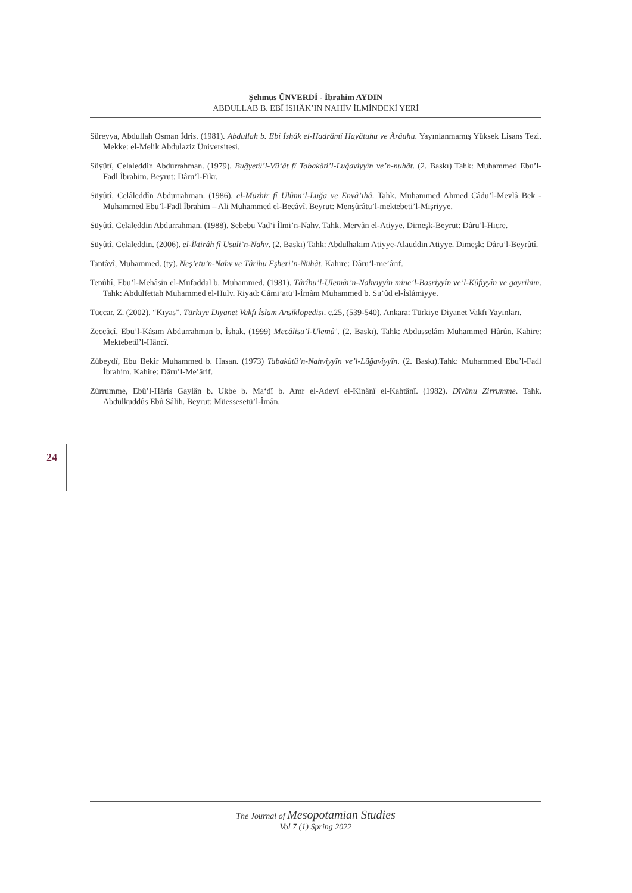Şehmus ÜNVERDİ - İbrahim AYDIN
ABDULLAB B. EBÎ İSHÂK’IN NAHİV İLMİNDEKİ YERİ
Süreyya, Abdullah Osman İdris. (1981). Abdullah b. Ebî İshâk el-Hadrâmî Hayâtuhu ve Ârâuhu. Yayınlanmamış Yüksek Lisans Tezi. Mekke: el-Melik Abdulaziz Üniversitesi.
Süyûtî, Celaleddin Abdurrahman. (1979). Buğyetü’l-Vü‘ât fî Tabakâti’l-Luğaviyyîn ve’n-nuhât. (2. Baskı) Tahk: Muhammed Ebu’l-Fadl İbrahim. Beyrut: Dâru’l-Fikr.
Süyûtî, Celâleddîn Abdurrahman. (1986). el-Müzhir fî Ulûmi’l-Luğa ve Envâ’ihâ. Tahk. Muhammed Ahmed Câdu’l-Mevlâ Bek - Muhammed Ebu’l-Fadl İbrahim – Ali Muhammed el-Becâvî. Beyrut: Menşûrâtu’l-mektebeti’l-Mışriyye.
Süyûtî, Celaleddin Abdurrahman. (1988). Sebebu Vad‘i İlmi’n-Nahv. Tahk. Mervân el-Atiyye. Dimeşk-Beyrut: Dâru’l-Hicre.
Süyûtî, Celaleddin. (2006). el-İktirâh fî Usuli’n-Nahv. (2. Baskı) Tahk: Abdulhakim Atiyye-Alauddin Atiyye. Dimeşk: Dâru’l-Beyrûtî.
Tantâvî, Muhammed. (ty). Neş’etu’n-Nahv ve Târihu Eşheri’n-Nühât. Kahire: Dâru’l-me’ârif.
Tenûhî, Ebu’l-Mehâsin el-Mufaddal b. Muhammed. (1981). Târîhu’l-Ulemâi’n-Nahviyyîn mine’l-Basriyyîn ve’l-Kûfiyyîn ve gayrihim. Tahk: Abdulfettah Muhammed el-Hulv. Riyad: Câmi’atü’l-İmâm Muhammed b. Su’ûd el-İslâmiyye.
Tüccar, Z. (2002). “Kıyas”. Türkiye Diyanet Vakfı İslam Ansiklopedisi. c.25, (539-540). Ankara: Türkiye Diyanet Vakfı Yayınları.
Zeccâcî, Ebu’l-Kâsım Abdurrahman b. İshak. (1999) Mecâlisu’l-Ulemâ’. (2. Baskı). Tahk: Abdusselâm Muhammed Hârûn. Kahire: Mektebetü’l-Hâncî.
Zübeydî, Ebu Bekir Muhammed b. Hasan. (1973) Tabakâtü’n-Nahviyyîn ve’l-Lüğaviyyîn. (2. Baskı).Tahk: Muhammed Ebu’l-Fadl İbrahim. Kahire: Dâru’l-Me’ârif.
Zürrumme, Ebü’l-Hâris Gaylân b. Ukbe b. Ma‘dî b. Amr el-Adevî el-Kinânî el-Kahtânî. (1982). Dîvânu Zirrumme. Tahk. Abdülkuddûs Ebû Sâlih. Beyrut: Müessesetü’l-Îmân.
24
The Journal of Mesopotamian Studies
Vol 7 (1) Spring 2022